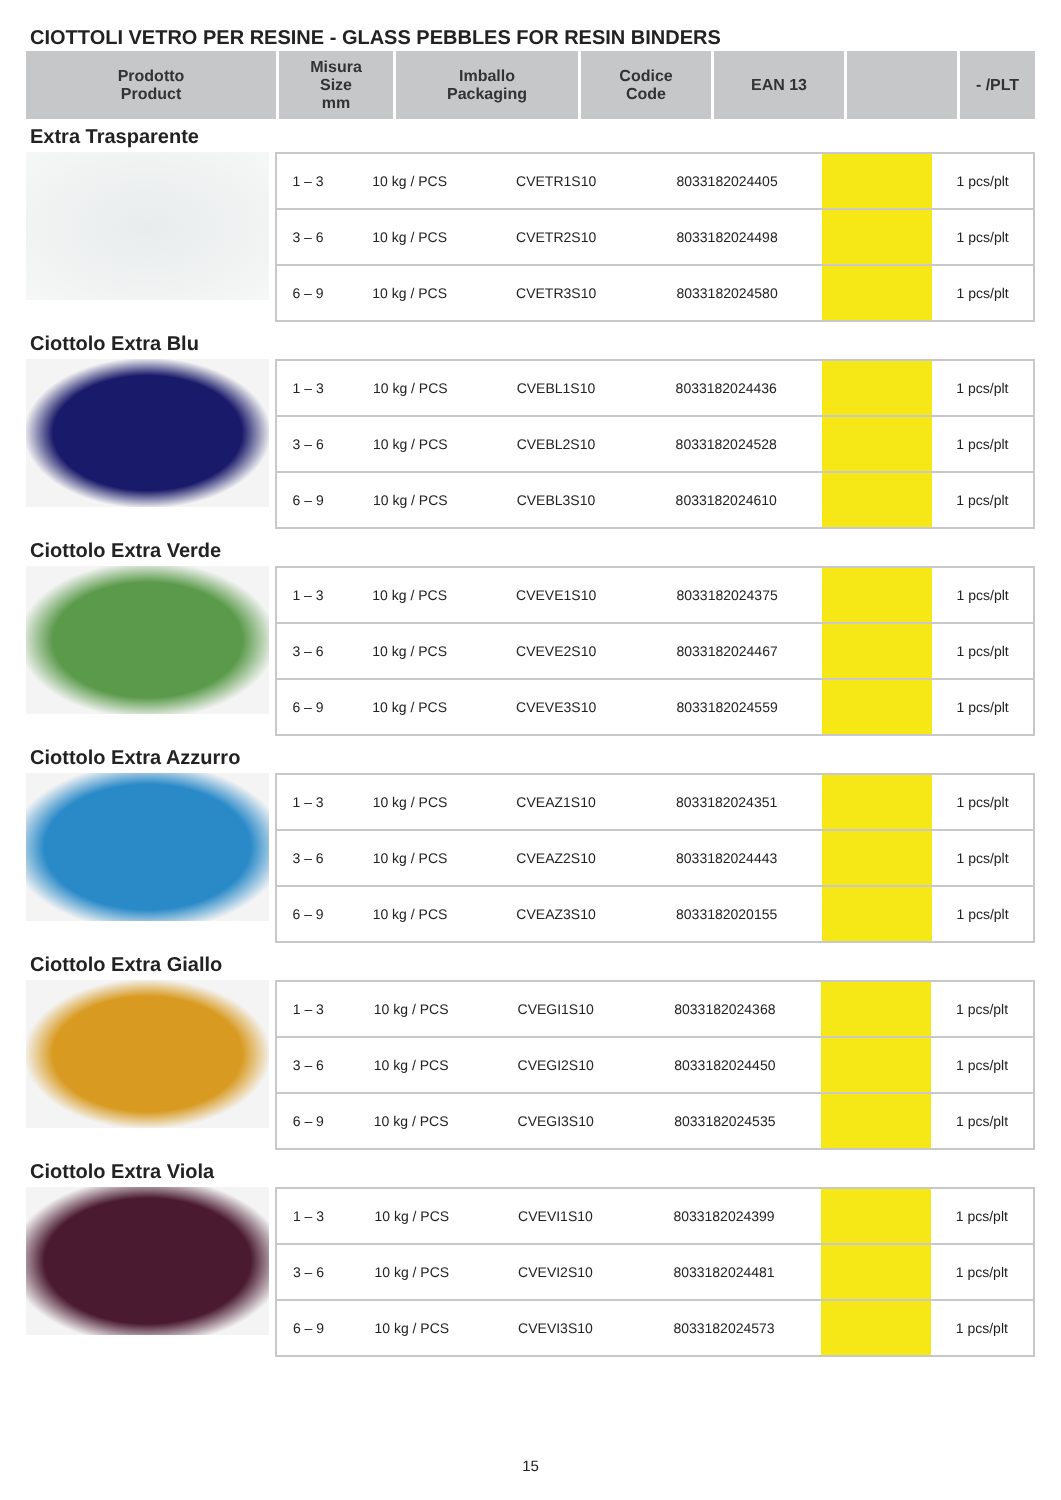CIOTTOLI VETRO PER RESINE - GLASS PEBBLES FOR RESIN BINDERS
| Prodotto Product | Misura Size mm | Imballo Packaging | Codice Code | EAN 13 | | - /PLT |
| --- | --- | --- | --- | --- | --- | --- |
Extra Trasparente
| 1 – 3 | 10 kg / PCS | CVETR1S10 | 8033182024405 | | 1 pcs/plt |
| 3 – 6 | 10 kg / PCS | CVETR2S10 | 8033182024498 | | 1 pcs/plt |
| 6 – 9 | 10 kg / PCS | CVETR3S10 | 8033182024580 | | 1 pcs/plt |
Ciottolo Extra Blu
| 1 – 3 | 10 kg / PCS | CVEBL1S10 | 8033182024436 | | 1 pcs/plt |
| 3 – 6 | 10 kg / PCS | CVEBL2S10 | 8033182024528 | | 1 pcs/plt |
| 6 – 9 | 10 kg / PCS | CVEBL3S10 | 8033182024610 | | 1 pcs/plt |
Ciottolo Extra Verde
| 1 – 3 | 10 kg / PCS | CVEVE1S10 | 8033182024375 | | 1 pcs/plt |
| 3 – 6 | 10 kg / PCS | CVEVE2S10 | 8033182024467 | | 1 pcs/plt |
| 6 – 9 | 10 kg / PCS | CVEVE3S10 | 8033182024559 | | 1 pcs/plt |
Ciottolo Extra Azzurro
| 1 – 3 | 10 kg / PCS | CVEAZ1S10 | 8033182024351 | | 1 pcs/plt |
| 3 – 6 | 10 kg / PCS | CVEAZ2S10 | 8033182024443 | | 1 pcs/plt |
| 6 – 9 | 10 kg / PCS | CVEAZ3S10 | 8033182020155 | | 1 pcs/plt |
Ciottolo Extra Giallo
| 1 – 3 | 10 kg / PCS | CVEGI1S10 | 8033182024368 | | 1 pcs/plt |
| 3 – 6 | 10 kg / PCS | CVEGI2S10 | 8033182024450 | | 1 pcs/plt |
| 6 – 9 | 10 kg / PCS | CVEGI3S10 | 8033182024535 | | 1 pcs/plt |
Ciottolo Extra Viola
| 1 – 3 | 10 kg / PCS | CVEVI1S10 | 8033182024399 | | 1 pcs/plt |
| 3 – 6 | 10 kg / PCS | CVEVI2S10 | 8033182024481 | | 1 pcs/plt |
| 6 – 9 | 10 kg / PCS | CVEVI3S10 | 8033182024573 | | 1 pcs/plt |
15